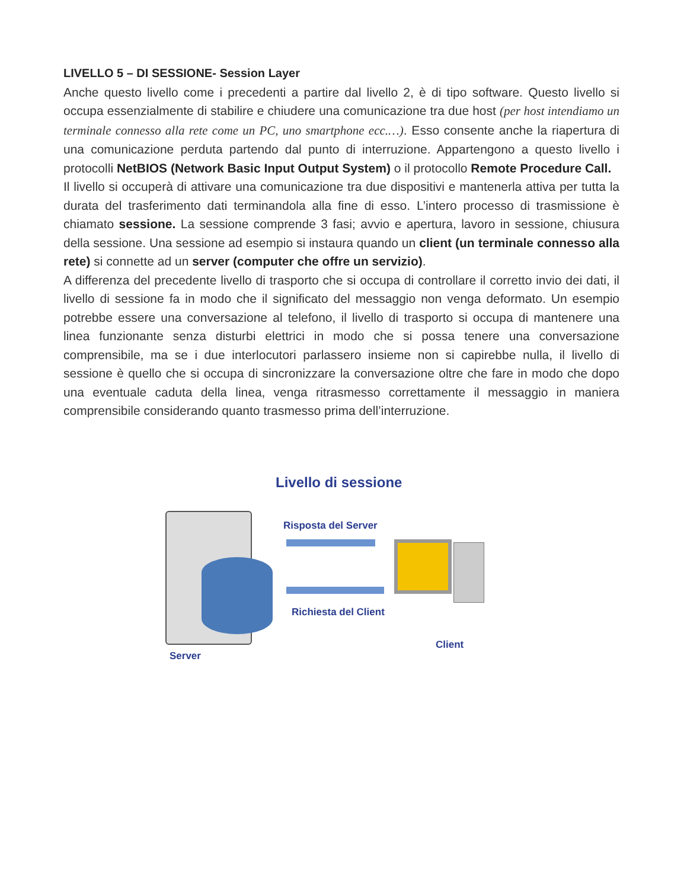LIVELLO 5 – DI SESSIONE- Session Layer
Anche questo livello come i precedenti a partire dal livello 2, è di tipo software. Questo livello si occupa essenzialmente di stabilire e chiudere una comunicazione tra due host (per host intendiamo un terminale connesso alla rete come un PC, uno smartphone ecc.…). Esso consente anche la riapertura di una comunicazione perduta partendo dal punto di interruzione. Appartengono a questo livello i protocolli NetBIOS (Network Basic Input Output System) o il protocollo Remote Procedure Call.
Il livello si occuperà di attivare una comunicazione tra due dispositivi e mantenerla attiva per tutta la durata del trasferimento dati terminandola alla fine di esso. L’intero processo di trasmissione è chiamato sessione. La sessione comprende 3 fasi; avvio e apertura, lavoro in sessione, chiusura della sessione. Una sessione ad esempio si instaura quando un client (un terminale connesso alla rete) si connette ad un server (computer che offre un servizio).
A differenza del precedente livello di trasporto che si occupa di controllare il corretto invio dei dati, il livello di sessione fa in modo che il significato del messaggio non venga deformato. Un esempio potrebbe essere una conversazione al telefono, il livello di trasporto si occupa di mantenere una linea funzionante senza disturbi elettrici in modo che si possa tenere una conversazione comprensibile, ma se i due interlocutori parlassero insieme non si capirebbe nulla, il livello di sessione è quello che si occupa di sincronizzare la conversazione oltre che fare in modo che dopo una eventuale caduta della linea, venga ritrasmesso correttamente il messaggio in maniera comprensibile considerando quanto trasmesso prima dell’interruzione.
Livello di sessione
Risposta del Server
Richiesta del Client
Client
Server